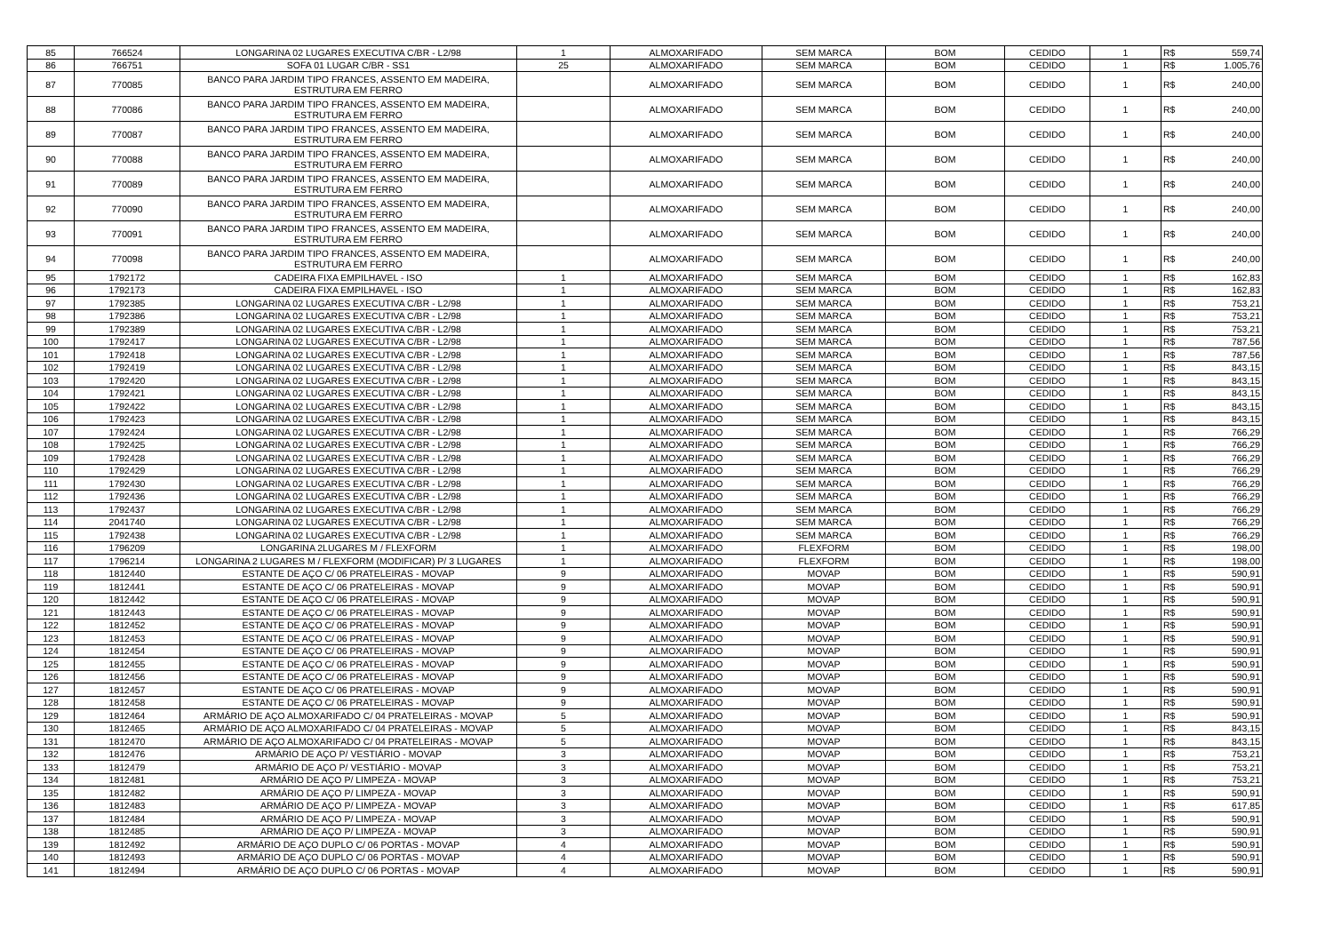| 85 | 766524 | LONGARINA 02 LUGARES EXECUTIVA C/BR - L2/98 | 1 | ALMOXARIFADO | SEM MARCA | BOM | CEDIDO | 1 | R$ | 559,74 |
| 86 | 766751 | SOFA 01 LUGAR C/BR - SS1 | 25 | ALMOXARIFADO | SEM MARCA | BOM | CEDIDO | 1 | R$ | 1.005,76 |
| 87 | 770085 | BANCO PARA JARDIM TIPO FRANCES, ASSENTO EM MADEIRA, ESTRUTURA EM FERRO | | ALMOXARIFADO | SEM MARCA | BOM | CEDIDO | 1 | R$ | 240,00 |
| 88 | 770086 | BANCO PARA JARDIM TIPO FRANCES, ASSENTO EM MADEIRA, ESTRUTURA EM FERRO | | ALMOXARIFADO | SEM MARCA | BOM | CEDIDO | 1 | R$ | 240,00 |
| 89 | 770087 | BANCO PARA JARDIM TIPO FRANCES, ASSENTO EM MADEIRA, ESTRUTURA EM FERRO | | ALMOXARIFADO | SEM MARCA | BOM | CEDIDO | 1 | R$ | 240,00 |
| 90 | 770088 | BANCO PARA JARDIM TIPO FRANCES, ASSENTO EM MADEIRA, ESTRUTURA EM FERRO | | ALMOXARIFADO | SEM MARCA | BOM | CEDIDO | 1 | R$ | 240,00 |
| 91 | 770089 | BANCO PARA JARDIM TIPO FRANCES, ASSENTO EM MADEIRA, ESTRUTURA EM FERRO | | ALMOXARIFADO | SEM MARCA | BOM | CEDIDO | 1 | R$ | 240,00 |
| 92 | 770090 | BANCO PARA JARDIM TIPO FRANCES, ASSENTO EM MADEIRA, ESTRUTURA EM FERRO | | ALMOXARIFADO | SEM MARCA | BOM | CEDIDO | 1 | R$ | 240,00 |
| 93 | 770091 | BANCO PARA JARDIM TIPO FRANCES, ASSENTO EM MADEIRA, ESTRUTURA EM FERRO | | ALMOXARIFADO | SEM MARCA | BOM | CEDIDO | 1 | R$ | 240,00 |
| 94 | 770098 | BANCO PARA JARDIM TIPO FRANCES, ASSENTO EM MADEIRA, ESTRUTURA EM FERRO | | ALMOXARIFADO | SEM MARCA | BOM | CEDIDO | 1 | R$ | 240,00 |
| 95 | 1792172 | CADEIRA FIXA EMPILHAVEL - ISO | 1 | ALMOXARIFADO | SEM MARCA | BOM | CEDIDO | 1 | R$ | 162,83 |
| 96 | 1792173 | CADEIRA FIXA EMPILHAVEL - ISO | 1 | ALMOXARIFADO | SEM MARCA | BOM | CEDIDO | 1 | R$ | 162,83 |
| 97 | 1792385 | LONGARINA 02 LUGARES EXECUTIVA C/BR - L2/98 | 1 | ALMOXARIFADO | SEM MARCA | BOM | CEDIDO | 1 | R$ | 753,21 |
| 98 | 1792386 | LONGARINA 02 LUGARES EXECUTIVA C/BR - L2/98 | 1 | ALMOXARIFADO | SEM MARCA | BOM | CEDIDO | 1 | R$ | 753,21 |
| 99 | 1792389 | LONGARINA 02 LUGARES EXECUTIVA C/BR - L2/98 | 1 | ALMOXARIFADO | SEM MARCA | BOM | CEDIDO | 1 | R$ | 753,21 |
| 100 | 1792417 | LONGARINA 02 LUGARES EXECUTIVA C/BR - L2/98 | 1 | ALMOXARIFADO | SEM MARCA | BOM | CEDIDO | 1 | R$ | 787,56 |
| 101 | 1792418 | LONGARINA 02 LUGARES EXECUTIVA C/BR - L2/98 | 1 | ALMOXARIFADO | SEM MARCA | BOM | CEDIDO | 1 | R$ | 787,56 |
| 102 | 1792419 | LONGARINA 02 LUGARES EXECUTIVA C/BR - L2/98 | 1 | ALMOXARIFADO | SEM MARCA | BOM | CEDIDO | 1 | R$ | 843,15 |
| 103 | 1792420 | LONGARINA 02 LUGARES EXECUTIVA C/BR - L2/98 | 1 | ALMOXARIFADO | SEM MARCA | BOM | CEDIDO | 1 | R$ | 843,15 |
| 104 | 1792421 | LONGARINA 02 LUGARES EXECUTIVA C/BR - L2/98 | 1 | ALMOXARIFADO | SEM MARCA | BOM | CEDIDO | 1 | R$ | 843,15 |
| 105 | 1792422 | LONGARINA 02 LUGARES EXECUTIVA C/BR - L2/98 | 1 | ALMOXARIFADO | SEM MARCA | BOM | CEDIDO | 1 | R$ | 843,15 |
| 106 | 1792423 | LONGARINA 02 LUGARES EXECUTIVA C/BR - L2/98 | 1 | ALMOXARIFADO | SEM MARCA | BOM | CEDIDO | 1 | R$ | 843,15 |
| 107 | 1792424 | LONGARINA 02 LUGARES EXECUTIVA C/BR - L2/98 | 1 | ALMOXARIFADO | SEM MARCA | BOM | CEDIDO | 1 | R$ | 766,29 |
| 108 | 1792425 | LONGARINA 02 LUGARES EXECUTIVA C/BR - L2/98 | 1 | ALMOXARIFADO | SEM MARCA | BOM | CEDIDO | 1 | R$ | 766,29 |
| 109 | 1792428 | LONGARINA 02 LUGARES EXECUTIVA C/BR - L2/98 | 1 | ALMOXARIFADO | SEM MARCA | BOM | CEDIDO | 1 | R$ | 766,29 |
| 110 | 1792429 | LONGARINA 02 LUGARES EXECUTIVA C/BR - L2/98 | 1 | ALMOXARIFADO | SEM MARCA | BOM | CEDIDO | 1 | R$ | 766,29 |
| 111 | 1792430 | LONGARINA 02 LUGARES EXECUTIVA C/BR - L2/98 | 1 | ALMOXARIFADO | SEM MARCA | BOM | CEDIDO | 1 | R$ | 766,29 |
| 112 | 1792436 | LONGARINA 02 LUGARES EXECUTIVA C/BR - L2/98 | 1 | ALMOXARIFADO | SEM MARCA | BOM | CEDIDO | 1 | R$ | 766,29 |
| 113 | 1792437 | LONGARINA 02 LUGARES EXECUTIVA C/BR - L2/98 | 1 | ALMOXARIFADO | SEM MARCA | BOM | CEDIDO | 1 | R$ | 766,29 |
| 114 | 2041740 | LONGARINA 02 LUGARES EXECUTIVA C/BR - L2/98 | 1 | ALMOXARIFADO | SEM MARCA | BOM | CEDIDO | 1 | R$ | 766,29 |
| 115 | 1792438 | LONGARINA 02 LUGARES EXECUTIVA C/BR - L2/98 | 1 | ALMOXARIFADO | SEM MARCA | BOM | CEDIDO | 1 | R$ | 766,29 |
| 116 | 1796209 | LONGARINA 2LUGARES M / FLEXFORM | 1 | ALMOXARIFADO | FLEXFORM | BOM | CEDIDO | 1 | R$ | 198,00 |
| 117 | 1796214 | LONGARINA 2 LUGARES M / FLEXFORM (MODIFICAR) P/ 3 LUGARES | 1 | ALMOXARIFADO | FLEXFORM | BOM | CEDIDO | 1 | R$ | 198,00 |
| 118 | 1812440 | ESTANTE DE AÇO C/ 06 PRATELEIRAS - MOVAP | 9 | ALMOXARIFADO | MOVAP | BOM | CEDIDO | 1 | R$ | 590,91 |
| 119 | 1812441 | ESTANTE DE AÇO C/ 06 PRATELEIRAS - MOVAP | 9 | ALMOXARIFADO | MOVAP | BOM | CEDIDO | 1 | R$ | 590,91 |
| 120 | 1812442 | ESTANTE DE AÇO C/ 06 PRATELEIRAS - MOVAP | 9 | ALMOXARIFADO | MOVAP | BOM | CEDIDO | 1 | R$ | 590,91 |
| 121 | 1812443 | ESTANTE DE AÇO C/ 06 PRATELEIRAS - MOVAP | 9 | ALMOXARIFADO | MOVAP | BOM | CEDIDO | 1 | R$ | 590,91 |
| 122 | 1812452 | ESTANTE DE AÇO C/ 06 PRATELEIRAS - MOVAP | 9 | ALMOXARIFADO | MOVAP | BOM | CEDIDO | 1 | R$ | 590,91 |
| 123 | 1812453 | ESTANTE DE AÇO C/ 06 PRATELEIRAS - MOVAP | 9 | ALMOXARIFADO | MOVAP | BOM | CEDIDO | 1 | R$ | 590,91 |
| 124 | 1812454 | ESTANTE DE AÇO C/ 06 PRATELEIRAS - MOVAP | 9 | ALMOXARIFADO | MOVAP | BOM | CEDIDO | 1 | R$ | 590,91 |
| 125 | 1812455 | ESTANTE DE AÇO C/ 06 PRATELEIRAS - MOVAP | 9 | ALMOXARIFADO | MOVAP | BOM | CEDIDO | 1 | R$ | 590,91 |
| 126 | 1812456 | ESTANTE DE AÇO C/ 06 PRATELEIRAS - MOVAP | 9 | ALMOXARIFADO | MOVAP | BOM | CEDIDO | 1 | R$ | 590,91 |
| 127 | 1812457 | ESTANTE DE AÇO C/ 06 PRATELEIRAS - MOVAP | 9 | ALMOXARIFADO | MOVAP | BOM | CEDIDO | 1 | R$ | 590,91 |
| 128 | 1812458 | ESTANTE DE AÇO C/ 06 PRATELEIRAS - MOVAP | 9 | ALMOXARIFADO | MOVAP | BOM | CEDIDO | 1 | R$ | 590,91 |
| 129 | 1812464 | ARMÁRIO DE AÇO ALMOXARIFADO C/ 04 PRATELEIRAS - MOVAP | 5 | ALMOXARIFADO | MOVAP | BOM | CEDIDO | 1 | R$ | 590,91 |
| 130 | 1812465 | ARMÁRIO DE AÇO ALMOXARIFADO C/ 04 PRATELEIRAS - MOVAP | 5 | ALMOXARIFADO | MOVAP | BOM | CEDIDO | 1 | R$ | 843,15 |
| 131 | 1812470 | ARMÁRIO DE AÇO ALMOXARIFADO C/ 04 PRATELEIRAS - MOVAP | 5 | ALMOXARIFADO | MOVAP | BOM | CEDIDO | 1 | R$ | 843,15 |
| 132 | 1812476 | ARMÁRIO DE AÇO P/ VESTIÁRIO - MOVAP | 3 | ALMOXARIFADO | MOVAP | BOM | CEDIDO | 1 | R$ | 753,21 |
| 133 | 1812479 | ARMÁRIO DE AÇO P/ VESTIÁRIO - MOVAP | 3 | ALMOXARIFADO | MOVAP | BOM | CEDIDO | 1 | R$ | 753,21 |
| 134 | 1812481 | ARMÁRIO DE AÇO P/ LIMPEZA - MOVAP | 3 | ALMOXARIFADO | MOVAP | BOM | CEDIDO | 1 | R$ | 753,21 |
| 135 | 1812482 | ARMÁRIO DE AÇO P/ LIMPEZA - MOVAP | 3 | ALMOXARIFADO | MOVAP | BOM | CEDIDO | 1 | R$ | 590,91 |
| 136 | 1812483 | ARMÁRIO DE AÇO P/ LIMPEZA - MOVAP | 3 | ALMOXARIFADO | MOVAP | BOM | CEDIDO | 1 | R$ | 617,85 |
| 137 | 1812484 | ARMÁRIO DE AÇO P/ LIMPEZA - MOVAP | 3 | ALMOXARIFADO | MOVAP | BOM | CEDIDO | 1 | R$ | 590,91 |
| 138 | 1812485 | ARMÁRIO DE AÇO P/ LIMPEZA - MOVAP | 3 | ALMOXARIFADO | MOVAP | BOM | CEDIDO | 1 | R$ | 590,91 |
| 139 | 1812492 | ARMÁRIO DE AÇO DUPLO C/ 06 PORTAS - MOVAP | 4 | ALMOXARIFADO | MOVAP | BOM | CEDIDO | 1 | R$ | 590,91 |
| 140 | 1812493 | ARMÁRIO DE AÇO DUPLO C/ 06 PORTAS - MOVAP | 4 | ALMOXARIFADO | MOVAP | BOM | CEDIDO | 1 | R$ | 590,91 |
| 141 | 1812494 | ARMÁRIO DE AÇO DUPLO C/ 06 PORTAS - MOVAP | 4 | ALMOXARIFADO | MOVAP | BOM | CEDIDO | 1 | R$ | 590,91 |